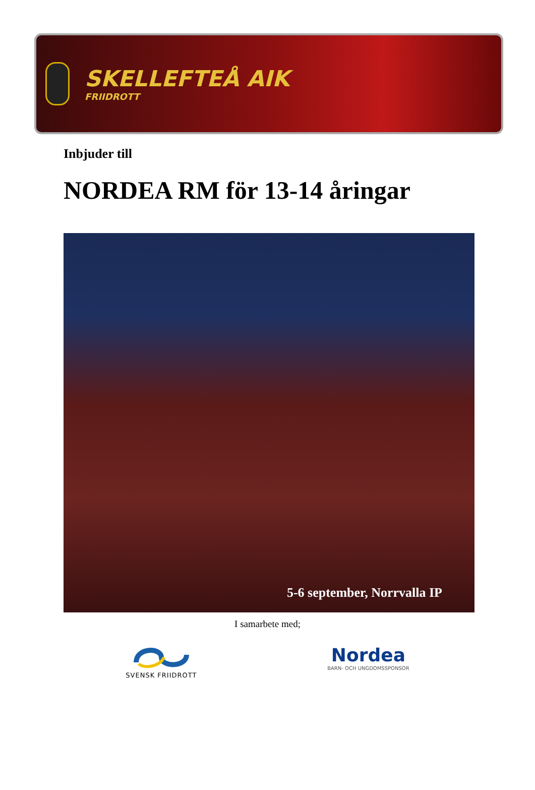SKELLEFTEÅ AIK
FRIIDROTT
Inbjuder till
NORDEA RM för 13-14 åringar
5-6 september, Norrvalla IP
I samarbete med;
SVENSK FRIIDROTT
Nordea
BARN- OCH UNGDOMSSPONSOR